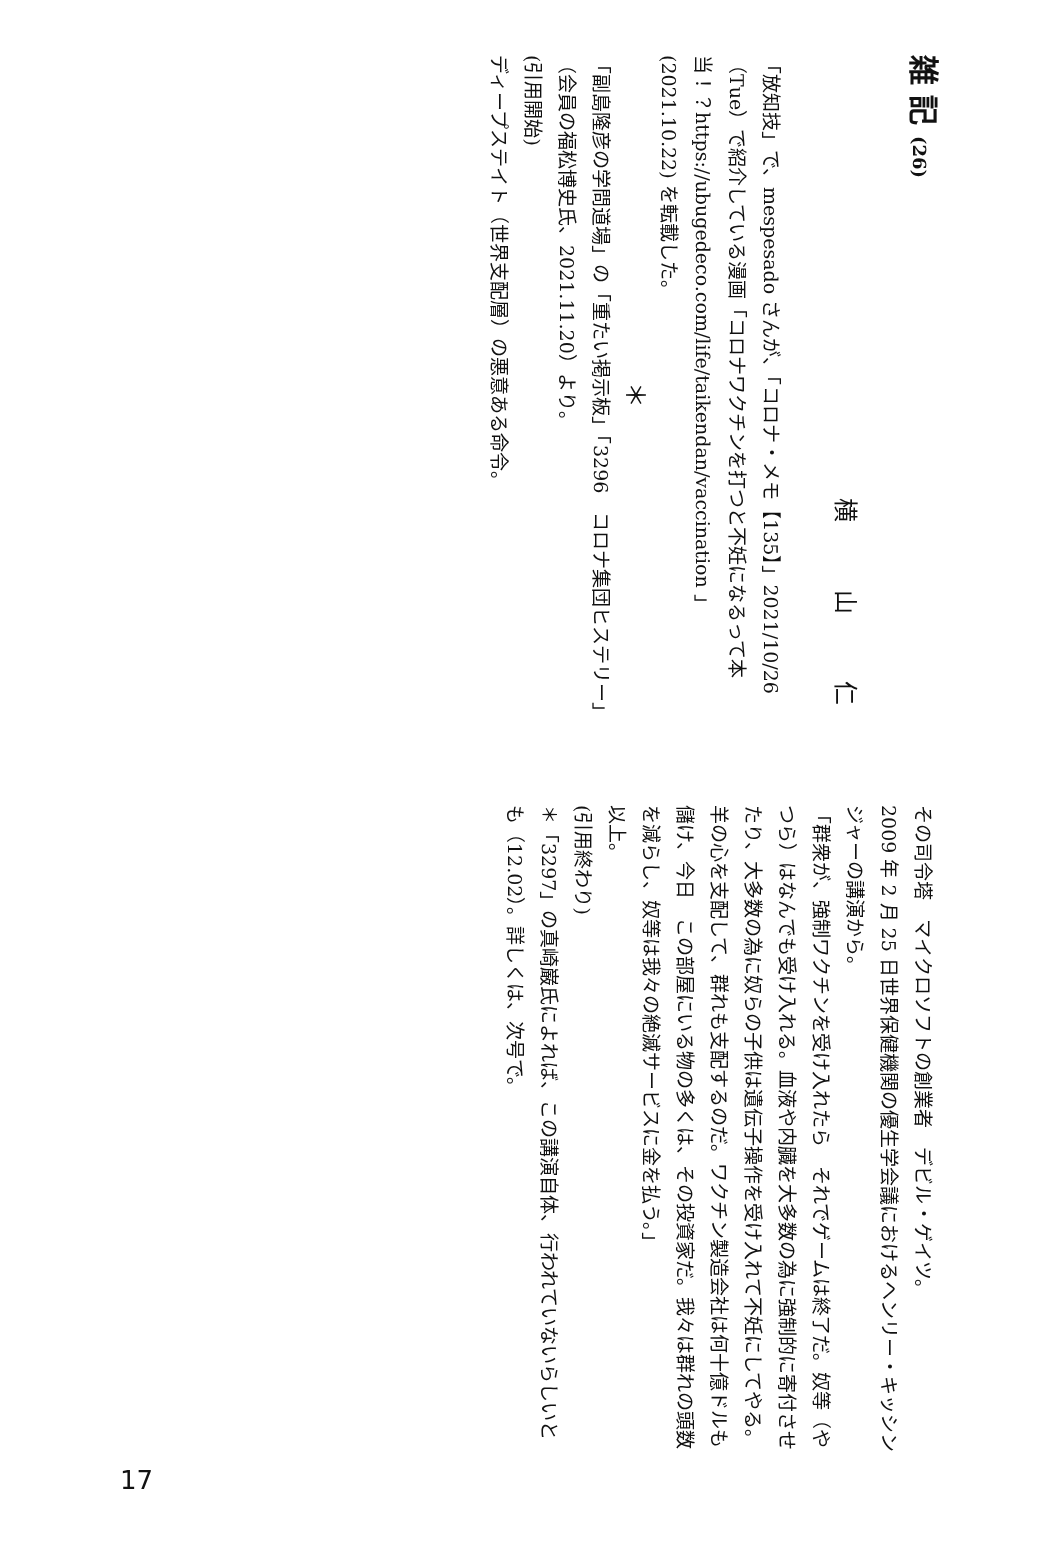雑 記 (26)
横 山 仁
「放知技」で、mespesado さんが、「コロナ・メモ【135】」2021/10/26（Tue）で紹介している漫画「コロナワクチンを打つと不妊になるって本当！？https://ubugedeco.com/life/taikendan/vaccination 」(2021.10.22) を転載した。
＊
「副島隆彦の学問道場」の「重たい掲示板」「3296　コロナ集団ヒステリー」（会員の福松博史氏、2021.11.20）より。
(引用開始)
ディープステイト（世界支配層）の悪意ある命令。
その司令塔　マイクロソフトの創業者　デビル・ゲイツ。
2009 年 2 月 25 日世界保健機関の優生学会議におけるヘンリー・キッシンジャーの講演から。
「群衆が、強制ワクチンを受け入れたら　それでゲームは終了だ。奴等（やつら）はなんでも受け入れる。血液や内臓を大多数の為に強制的に寄付させたり、大多数の為に奴らの子供は遺伝子操作を受け入れて不妊にしてやる。羊の心を支配して、群れも支配するのだ。ワクチン製造会社は何十億ドルも儲け、今日　この部屋にいる物の多くは、その投資家だ。我々は群れの頭数を減らし、奴等は我々の絶滅サービスに金を払う。」
以上。
(引用終わり)
＊「3297」の真崎巌氏によれば、この講演自体、行われていないらしいとも（12.02）。詳しくは、次号で。
17